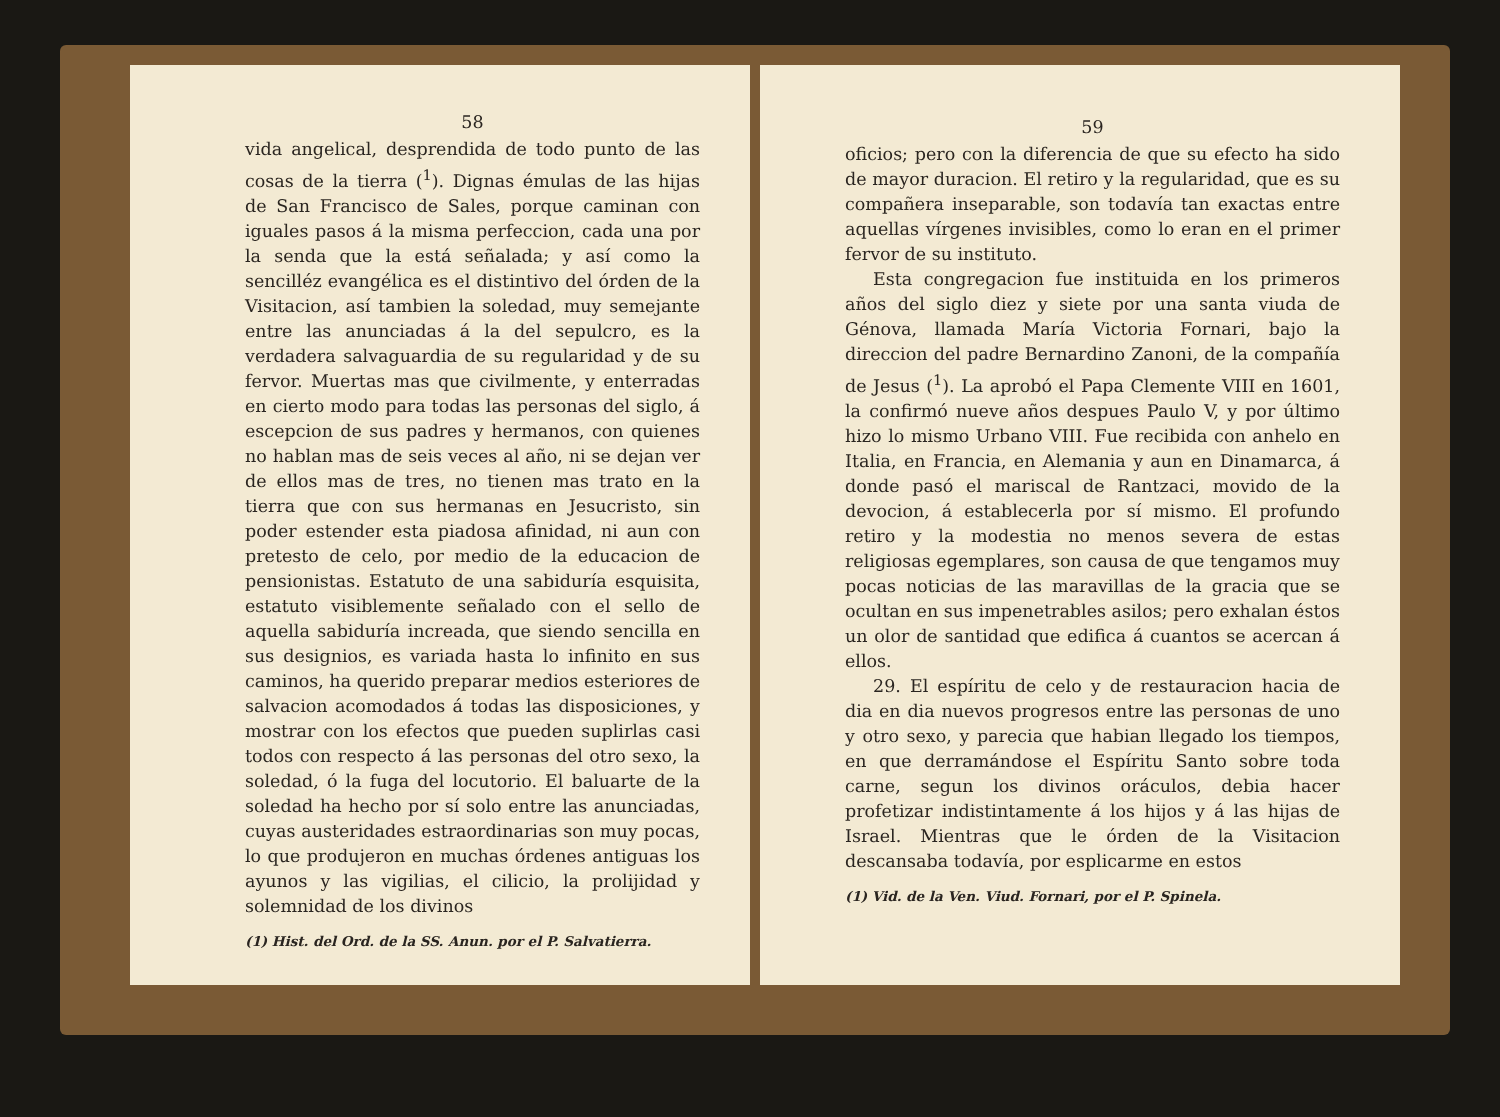58
vida angelical, desprendida de todo punto de las cosas de la tierra (<sup>1</sup>). Dignas émulas de las hijas de San Francisco de Sales, porque caminan con iguales pasos á la misma perfeccion, cada una por la senda que la está señalada; y así como la sencilléz evangélica es el distintivo del órden de la Visitacion, así tambien la soledad, muy semejante entre las anunciadas á la del sepulcro, es la verdadera salvaguardia de su regularidad y de su fervor. Muertas mas que civilmente, y enterradas en cierto modo para todas las personas del siglo, á escepcion de sus padres y hermanos, con quienes no hablan mas de seis veces al año, ni se dejan ver de ellos mas de tres, no tienen mas trato en la tierra que con sus hermanas en Jesucristo, sin poder estender esta piadosa afinidad, ni aun con pretesto de celo, por medio de la educacion de pensionistas. Estatuto de una sabiduría esquisita, estatuto visiblemente señalado con el sello de aquella sabiduría increada, que siendo sencilla en sus designios, es variada hasta lo infinito en sus caminos, ha querido preparar medios esteriores de salvacion acomodados á todas las disposiciones, y mostrar con los efectos que pueden suplirlas casi todos con respecto á las personas del otro sexo, la soledad, ó la fuga del locutorio. El baluarte de la soledad ha hecho por sí solo entre las anunciadas, cuyas austeridades estraordinarias son muy pocas, lo que produjeron en muchas órdenes antiguas los ayunos y las vigilias, el cilicio, la prolijidad y solemnidad de los divinos
(1) Hist. del Ord. de la SS. Anun. por el P. Salvatierra.
59
oficios; pero con la diferencia de que su efecto ha sido de mayor duracion. El retiro y la regularidad, que es su compañera inseparable, son todavía tan exactas entre aquellas vírgenes invisibles, como lo eran en el primer fervor de su instituto.
Esta congregacion fue instituida en los primeros años del siglo diez y siete por una santa viuda de Génova, llamada María Victoria Fornari, bajo la direccion del padre Bernardino Zanoni, de la compañía de Jesus (<sup>1</sup>). La aprobó el Papa Clemente VIII en 1601, la confirmó nueve años despues Paulo V, y por último hizo lo mismo Urbano VIII. Fue recibida con anhelo en Italia, en Francia, en Alemania y aun en Dinamarca, á donde pasó el mariscal de Rantzaci, movido de la devocion, á establecerla por sí mismo. El profundo retiro y la modestia no menos severa de estas religiosas egemplares, son causa de que tengamos muy pocas noticias de las maravillas de la gracia que se ocultan en sus impenetrables asilos; pero exhalan éstos un olor de santidad que edifica á cuantos se acercan á ellos.
29. El espíritu de celo y de restauracion hacia de dia en dia nuevos progresos entre las personas de uno y otro sexo, y parecia que habian llegado los tiempos, en que derramándose el Espíritu Santo sobre toda carne, segun los divinos oráculos, debia hacer profetizar indistintamente á los hijos y á las hijas de Israel. Mientras que le órden de la Visitacion descansaba todavía, por esplicarme en estos
(1) Vid. de la Ven. Viud. Fornari, por el P. Spinela.